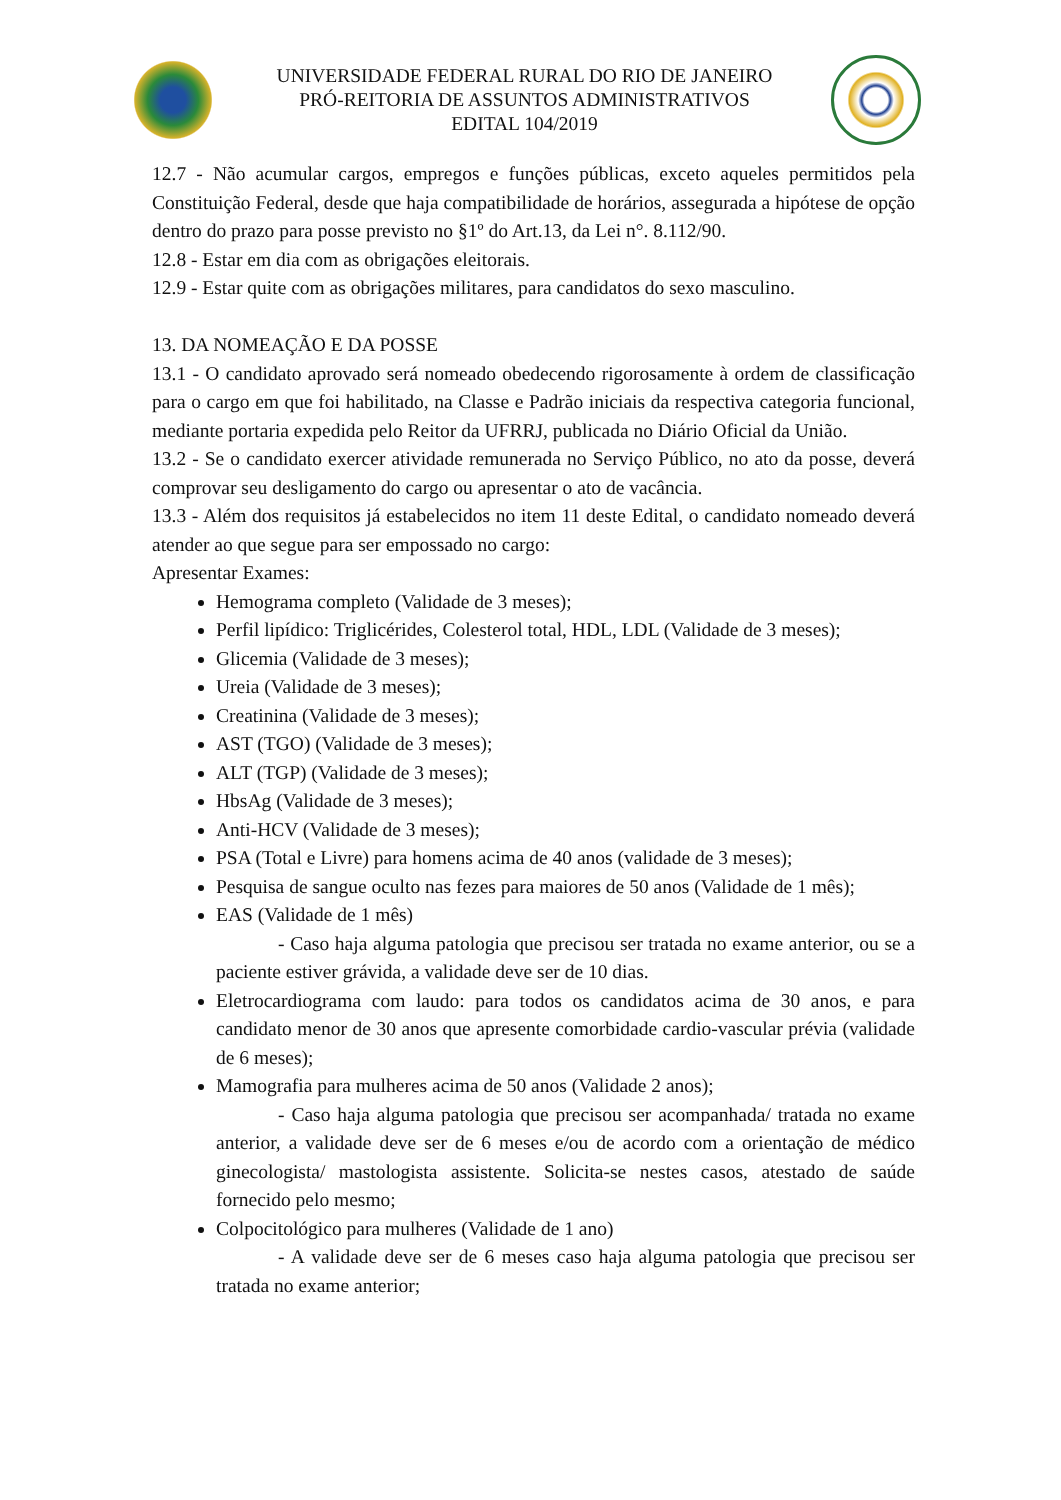UNIVERSIDADE FEDERAL RURAL DO RIO DE JANEIRO
PRÓ-REITORIA DE ASSUNTOS ADMINISTRATIVOS
EDITAL 104/2019
12.7 - Não acumular cargos, empregos e funções públicas, exceto aqueles permitidos pela Constituição Federal, desde que haja compatibilidade de horários, assegurada a hipótese de opção dentro do prazo para posse previsto no §1º do Art.13, da Lei n°. 8.112/90.
12.8 - Estar em dia com as obrigações eleitorais.
12.9 - Estar quite com as obrigações militares, para candidatos do sexo masculino.
13. DA NOMEAÇÃO E DA POSSE
13.1 - O candidato aprovado será nomeado obedecendo rigorosamente à ordem de classificação para o cargo em que foi habilitado, na Classe e Padrão iniciais da respectiva categoria funcional, mediante portaria expedida pelo Reitor da UFRRJ, publicada no Diário Oficial da União.
13.2 - Se o candidato exercer atividade remunerada no Serviço Público, no ato da posse, deverá comprovar seu desligamento do cargo ou apresentar o ato de vacância.
13.3 - Além dos requisitos já estabelecidos no item 11 deste Edital, o candidato nomeado deverá atender ao que segue para ser empossado no cargo:
Apresentar Exames:
Hemograma completo (Validade de 3 meses);
Perfil lipídico: Triglicérides, Colesterol total, HDL, LDL (Validade de 3 meses);
Glicemia (Validade de 3 meses);
Ureia (Validade de 3 meses);
Creatinina (Validade de 3 meses);
AST (TGO) (Validade de 3 meses);
ALT (TGP) (Validade de 3 meses);
HbsAg (Validade de 3 meses);
Anti-HCV (Validade de 3 meses);
PSA (Total e Livre) para homens acima de 40 anos (validade de 3 meses);
Pesquisa de sangue oculto nas fezes para maiores de 50 anos (Validade de 1 mês);
EAS (Validade de 1 mês)
- Caso haja alguma patologia que precisou ser tratada no exame anterior, ou se a paciente estiver grávida, a validade deve ser de 10 dias.
Eletrocardiograma com laudo: para todos os candidatos acima de 30 anos, e para candidato menor de 30 anos que apresente comorbidade cardio-vascular prévia (validade de 6 meses);
Mamografia para mulheres acima de 50 anos (Validade 2 anos);
- Caso haja alguma patologia que precisou ser acompanhada/ tratada no exame anterior, a validade deve ser de 6 meses e/ou de acordo com a orientação de médico ginecologista/ mastologista assistente. Solicita-se nestes casos, atestado de saúde fornecido pelo mesmo;
Colpocitológico para mulheres (Validade de 1 ano)
- A validade deve ser de 6 meses caso haja alguma patologia que precisou ser tratada no exame anterior;